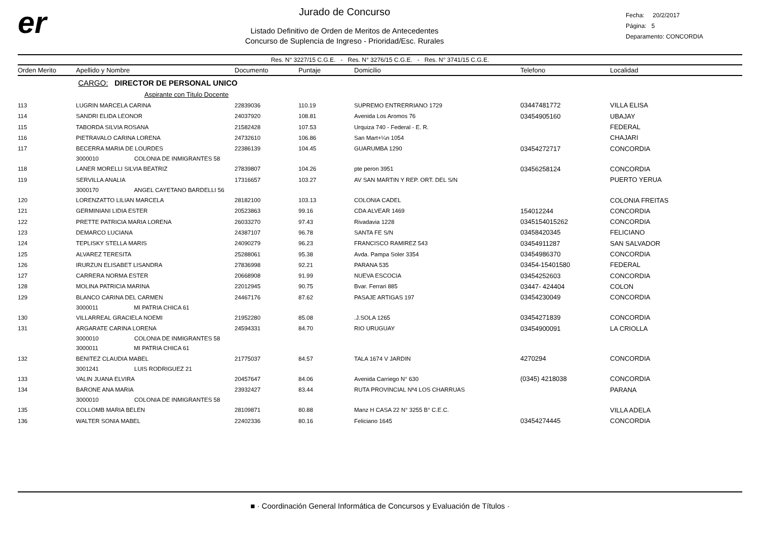er
Jurado de Concurso
Listado Definitivo de Orden de Meritos de Antecedentes
Concurso de Suplencia de Ingreso - Prioridad/Esc. Rurales
Fecha: 20/2/2017
Página: 5
Deparamento: CONCORDIA
Res. N° 3227/15 C.G.E. - Res. N° 3276/15 C.G.E. - Res. N° 3741/15 C.G.E.
| Orden Merito | Apellido y Nombre | Documento | Puntaje | Domicilio | Telefono | Localidad |
| --- | --- | --- | --- | --- | --- | --- |
| | CARGO: DIRECTOR DE PERSONAL UNICO | | | | | |
| | Aspirante con Titulo Docente | | | | | |
| 113 | LUGRIN MARCELA CARINA | 22839036 | 110.19 | SUPREMO ENTRERRIANO 1729 | 03447481772 | VILLA ELISA |
| 114 | SANDRI ELIDA LEONOR | 24037920 | 108.81 | Avenida Los Aromos 76 | 03454905160 | UBAJAY |
| 115 | TABORDA SILVIA ROSANA | 21582428 | 107.53 | Urquiza 740 - Federal - E. R. | | FEDERAL |
| 116 | PIETRAVALO CARINA LORENA | 24732610 | 106.86 | San Mart+¼n 1054 | | CHAJARI |
| 117 | BECERRA MARIA DE LOURDES | 22386139 | 104.45 | GUARUMBA 1290 | 03454272717 | CONCORDIA |
| | 3000010 COLONIA DE INMIGRANTES 58 | | | | | |
| 118 | LANER MORELLI SILVIA BEATRIZ | 27839807 | 104.26 | pte peron 3951 | 03456258124 | CONCORDIA |
| 119 | SERVILLA ANALIA | 17316657 | 103.27 | AV SAN MARTIN Y REP. ORT. DEL S/N | | PUERTO YERUA |
| | 3000170 ANGEL CAYETANO BARDELLI 56 | | | | | |
| 120 | LORENZATTO LILIAN MARCELA | 28182100 | 103.13 | COLONIA CADEL | | COLONIA FREITAS |
| 121 | GERMINIANI LIDIA ESTER | 20523863 | 99.16 | CDA ALVEAR 1469 | 154012244 | CONCORDIA |
| 122 | PRETTE PATRICIA MARIA LORENA | 26033270 | 97.43 | Rivadavia 1228 | 0345154015262 | CONCORDIA |
| 123 | DEMARCO LUCIANA | 24387107 | 96.78 | SANTA FE S/N | 03458420345 | FELICIANO |
| 124 | TEPLISKY STELLA MARIS | 24090279 | 96.23 | FRANCISCO RAMIREZ 543 | 03454911287 | SAN SALVADOR |
| 125 | ALVAREZ TERESITA | 25288061 | 95.38 | Avda. Pampa Soler 3354 | 03454986370 | CONCORDIA |
| 126 | IRURZUN ELISABET LISANDRA | 27836998 | 92.21 | PARANA 535 | 03454-15401580 | FEDERAL |
| 127 | CARRERA NORMA ESTER | 20668908 | 91.99 | NUEVA ESCOCIA | 03454252603 | CONCORDIA |
| 128 | MOLINA PATRICIA MARINA | 22012945 | 90.75 | Bvar. Ferrari 885 | 03447- 424404 | COLON |
| 129 | BLANCO CARINA DEL CARMEN | 24467176 | 87.62 | PASAJE ARTIGAS 197 | 03454230049 | CONCORDIA |
| | 3000011 MI PATRIA CHICA 61 | | | | | |
| 130 | VILLARREAL GRACIELA NOEMI | 21952280 | 85.08 | .J.SOLA 1265 | 03454271839 | CONCORDIA |
| 131 | ARGARATE CARINA LORENA | 24594331 | 84.70 | RIO URUGUAY | 03454900091 | LA CRIOLLA |
| | 3000010 COLONIA DE INMIGRANTES 58 | | | | | |
| | 3000011 MI PATRIA CHICA 61 | | | | | |
| 132 | BENITEZ CLAUDIA MABEL | 21775037 | 84.57 | TALA 1674 V JARDIN | 4270294 | CONCORDIA |
| | 3001241 LUIS RODRIGUEZ 21 | | | | | |
| 133 | VALIN JUANA ELVIRA | 20457647 | 84.06 | Avenida Carriego N° 630 | (0345) 4218038 | CONCORDIA |
| 134 | BARONE ANA MARIA | 23932427 | 83.44 | RUTA PROVINCIAL Nª4 LOS CHARRUAS | | PARANA |
| | 3000010 COLONIA DE INMIGRANTES 58 | | | | | |
| 135 | COLLOMB MARIA BELEN | 28109871 | 80.88 | Manz H CASA 22 N° 3255 B° C.E.C. | | VILLA ADELA |
| 136 | WALTER SONIA MABEL | 22402336 | 80.16 | Feliciano 1645 | 03454274445 | CONCORDIA |
■ · Coordinación General Informática de Concursos y Evaluación de Títulos ·